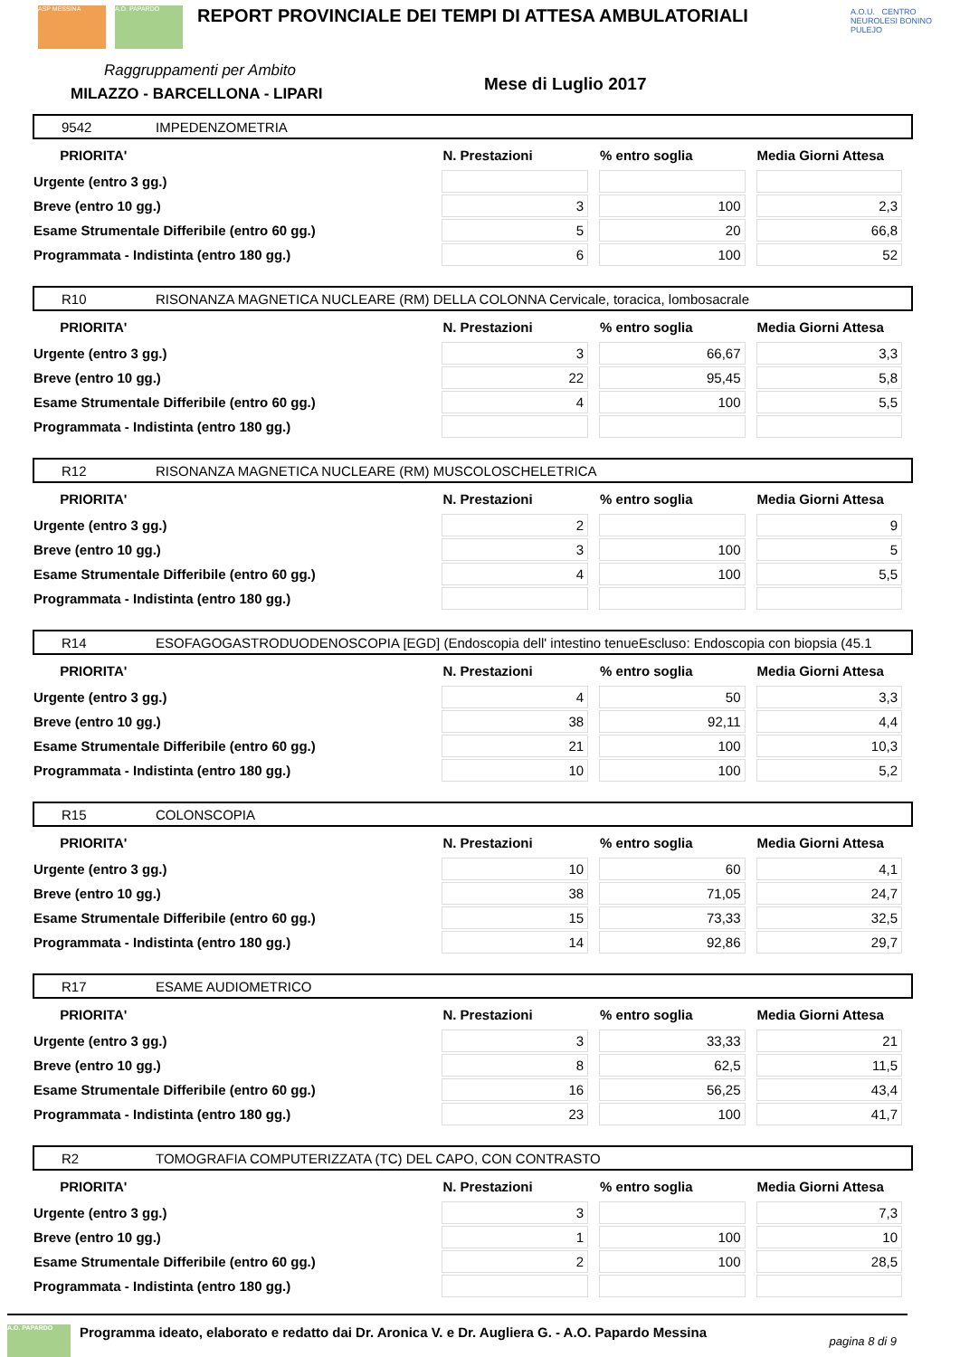ASP MESSINA A.O. PAPARDO
REPORT PROVINCIALE DEI TEMPI DI ATTESA AMBULATORIALI
Raggruppamenti per Ambito
MILAZZO - BARCELLONA - LIPARI Mese di Luglio 2017
A.O.U. CENTRO NEUROLESI BONINO PULEJO
9542 IMPEDENZOMETRIA
| PRIORITA' | N. Prestazioni | % entro soglia | Media Giorni Attesa |
| --- | --- | --- | --- |
| Urgente (entro 3 gg.) | | | |
| Breve (entro 10 gg.) | 3 | 100 | 2,3 |
| Esame Strumentale Differibile (entro 60 gg.) | 5 | 20 | 66,8 |
| Programmata - Indistinta (entro 180 gg.) | 6 | 100 | 52 |
R10 RISONANZA MAGNETICA NUCLEARE (RM) DELLA COLONNA Cervicale, toracica, lombosacrale
| PRIORITA' | N. Prestazioni | % entro soglia | Media Giorni Attesa |
| --- | --- | --- | --- |
| Urgente (entro 3 gg.) | 3 | 66,67 | 3,3 |
| Breve (entro 10 gg.) | 22 | 95,45 | 5,8 |
| Esame Strumentale Differibile (entro 60 gg.) | 4 | 100 | 5,5 |
| Programmata - Indistinta (entro 180 gg.) | | | |
R12 RISONANZA MAGNETICA NUCLEARE (RM) MUSCOLOSCHELETRICA
| PRIORITA' | N. Prestazioni | % entro soglia | Media Giorni Attesa |
| --- | --- | --- | --- |
| Urgente (entro 3 gg.) | 2 | | 9 |
| Breve (entro 10 gg.) | 3 | 100 | 5 |
| Esame Strumentale Differibile (entro 60 gg.) | 4 | 100 | 5,5 |
| Programmata - Indistinta (entro 180 gg.) | | | |
R14 ESOFAGOGASTRODUODENOSCOPIA [EGD] (Endoscopia dell' intestino tenueEscluso: Endoscopia con biopsia (45.1
| PRIORITA' | N. Prestazioni | % entro soglia | Media Giorni Attesa |
| --- | --- | --- | --- |
| Urgente (entro 3 gg.) | 4 | 50 | 3,3 |
| Breve (entro 10 gg.) | 38 | 92,11 | 4,4 |
| Esame Strumentale Differibile (entro 60 gg.) | 21 | 100 | 10,3 |
| Programmata - Indistinta (entro 180 gg.) | 10 | 100 | 5,2 |
R15 COLONSCOPIA
| PRIORITA' | N. Prestazioni | % entro soglia | Media Giorni Attesa |
| --- | --- | --- | --- |
| Urgente (entro 3 gg.) | 10 | 60 | 4,1 |
| Breve (entro 10 gg.) | 38 | 71,05 | 24,7 |
| Esame Strumentale Differibile (entro 60 gg.) | 15 | 73,33 | 32,5 |
| Programmata - Indistinta (entro 180 gg.) | 14 | 92,86 | 29,7 |
R17 ESAME AUDIOMETRICO
| PRIORITA' | N. Prestazioni | % entro soglia | Media Giorni Attesa |
| --- | --- | --- | --- |
| Urgente (entro 3 gg.) | 3 | 33,33 | 21 |
| Breve (entro 10 gg.) | 8 | 62,5 | 11,5 |
| Esame Strumentale Differibile (entro 60 gg.) | 16 | 56,25 | 43,4 |
| Programmata - Indistinta (entro 180 gg.) | 23 | 100 | 41,7 |
R2 TOMOGRAFIA COMPUTERIZZATA (TC) DEL CAPO, CON CONTRASTO
| PRIORITA' | N. Prestazioni | % entro soglia | Media Giorni Attesa |
| --- | --- | --- | --- |
| Urgente (entro 3 gg.) | 3 | | 7,3 |
| Breve (entro 10 gg.) | 1 | 100 | 10 |
| Esame Strumentale Differibile (entro 60 gg.) | 2 | 100 | 28,5 |
| Programmata - Indistinta (entro 180 gg.) | | | |
A.O. PAPARDO
Programma ideato, elaborato e redatto dai Dr. Aronica V. e Dr. Augliera G. - A.O. Papardo Messina
pagina 8 di 9